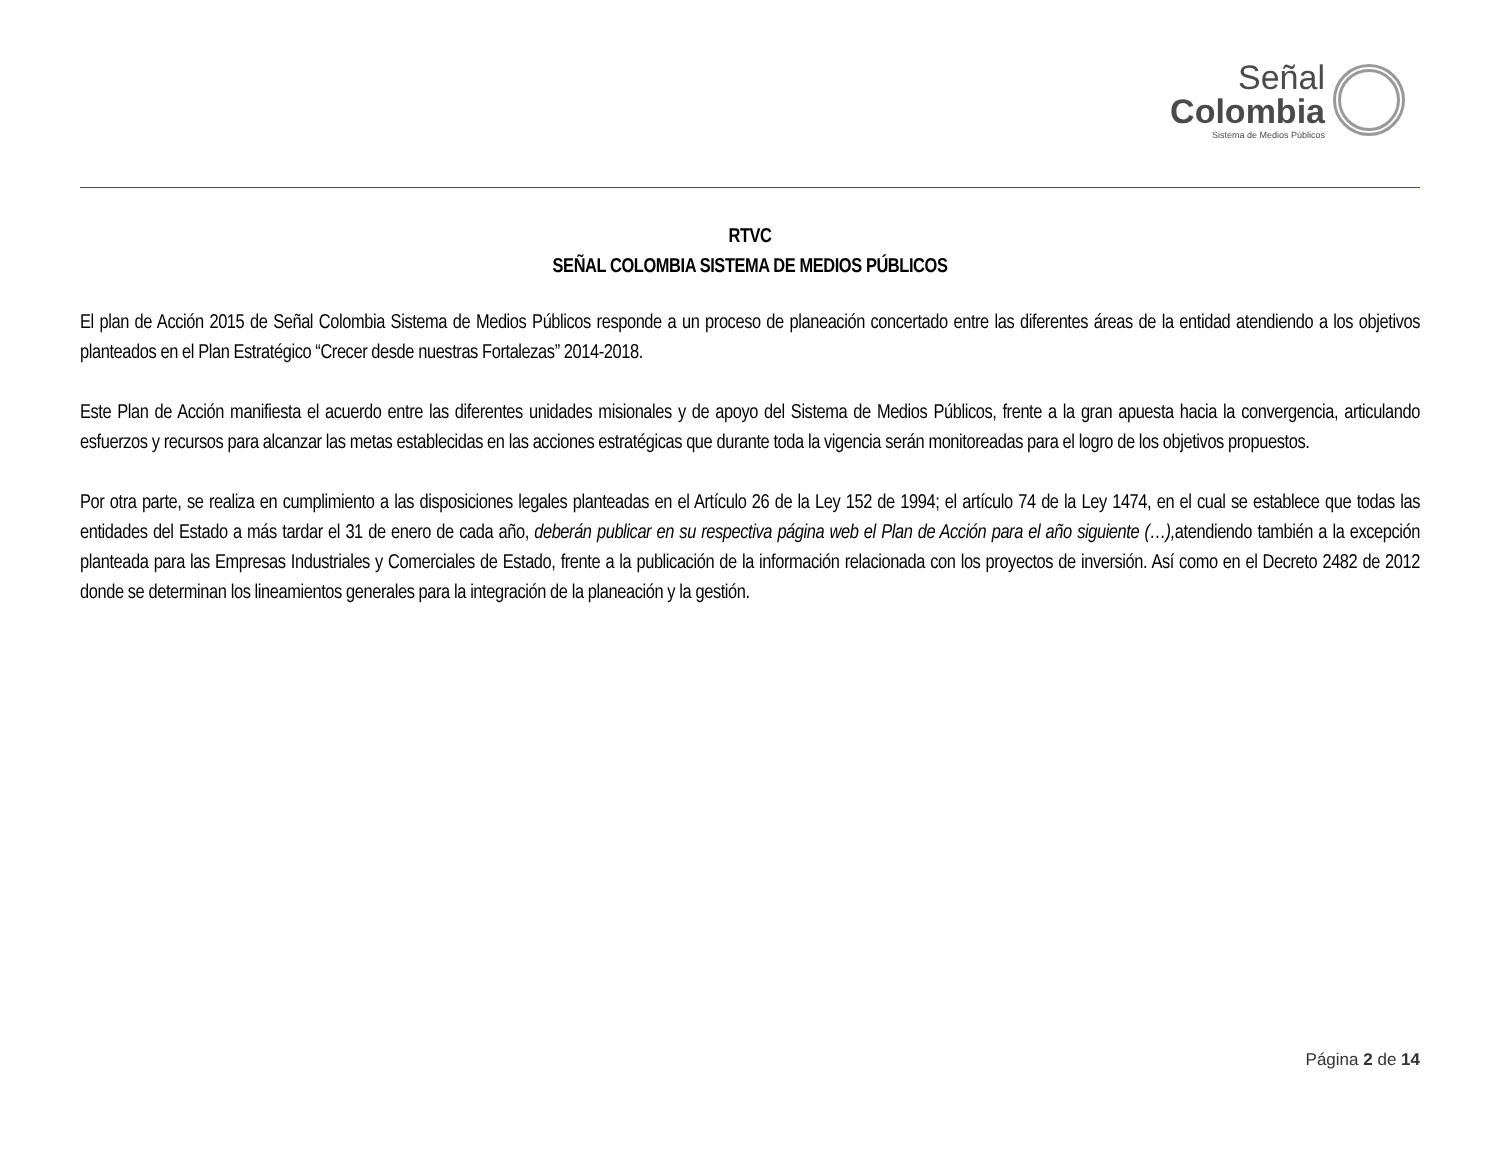Señal
Colombia
Sistema de Medios Públicos
RTVC
SEÑAL COLOMBIA SISTEMA DE MEDIOS PÚBLICOS
El plan de Acción 2015 de Señal Colombia Sistema de Medios Públicos responde a un proceso de planeación concertado entre las diferentes áreas de la entidad atendiendo a los objetivos planteados en el Plan Estratégico “Crecer desde nuestras Fortalezas” 2014-2018.
Este Plan de Acción manifiesta el acuerdo entre las diferentes unidades misionales y de apoyo del Sistema de Medios Públicos, frente a la gran apuesta hacia la convergencia, articulando esfuerzos y recursos para alcanzar las metas establecidas en las acciones estratégicas que durante toda la vigencia serán monitoreadas para el logro de los objetivos propuestos.
Por otra parte, se realiza en cumplimiento a las disposiciones legales planteadas en el Artículo 26 de la Ley 152 de 1994; el artículo 74 de la Ley 1474, en el cual se establece que todas las entidades del Estado a más tardar el 31 de enero de cada año, deberán publicar en su respectiva página web el Plan de Acción para el año siguiente (…), atendiendo también a la excepción planteada para las Empresas Industriales y Comerciales de Estado, frente a la publicación de la información relacionada con los proyectos de inversión. Así como en el Decreto 2482 de 2012 donde se determinan los lineamientos generales para la integración de la planeación y la gestión.
Página 2 de 14